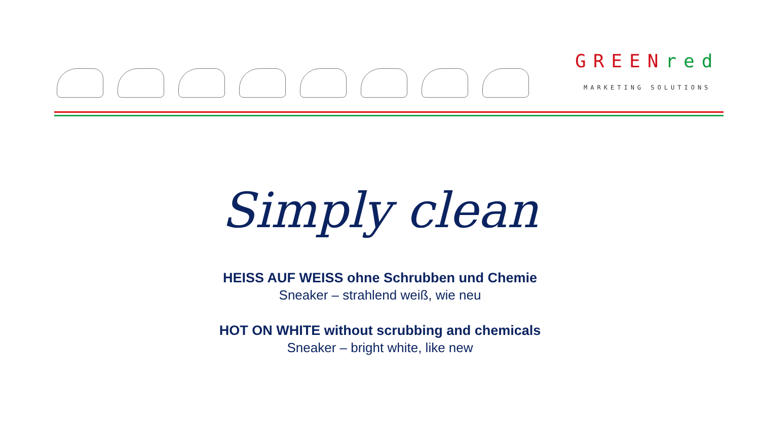GREEN red
MARKETING SOLUTIONS
Simply clean
HEISS AUF WEISS ohne Schrubben und Chemie
Sneaker – strahlend weiß, wie neu
HOT ON WHITE without scrubbing and chemicals
Sneaker – bright white, like new